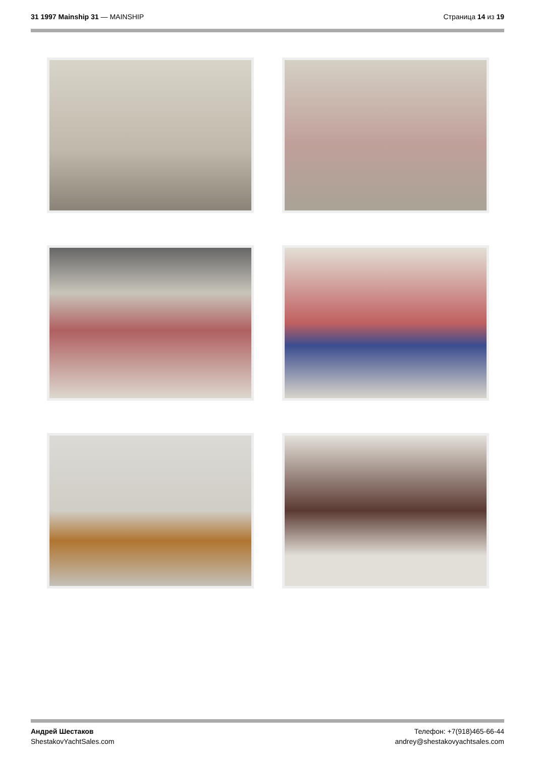31 1997 Mainship 31 — MAINSHIP Страница 14 из 19
Андрей Шестаков
ShestakovYachtSales.com
Телефон: +7(918)465-66-44
andrey@shestakovyachtsales.com